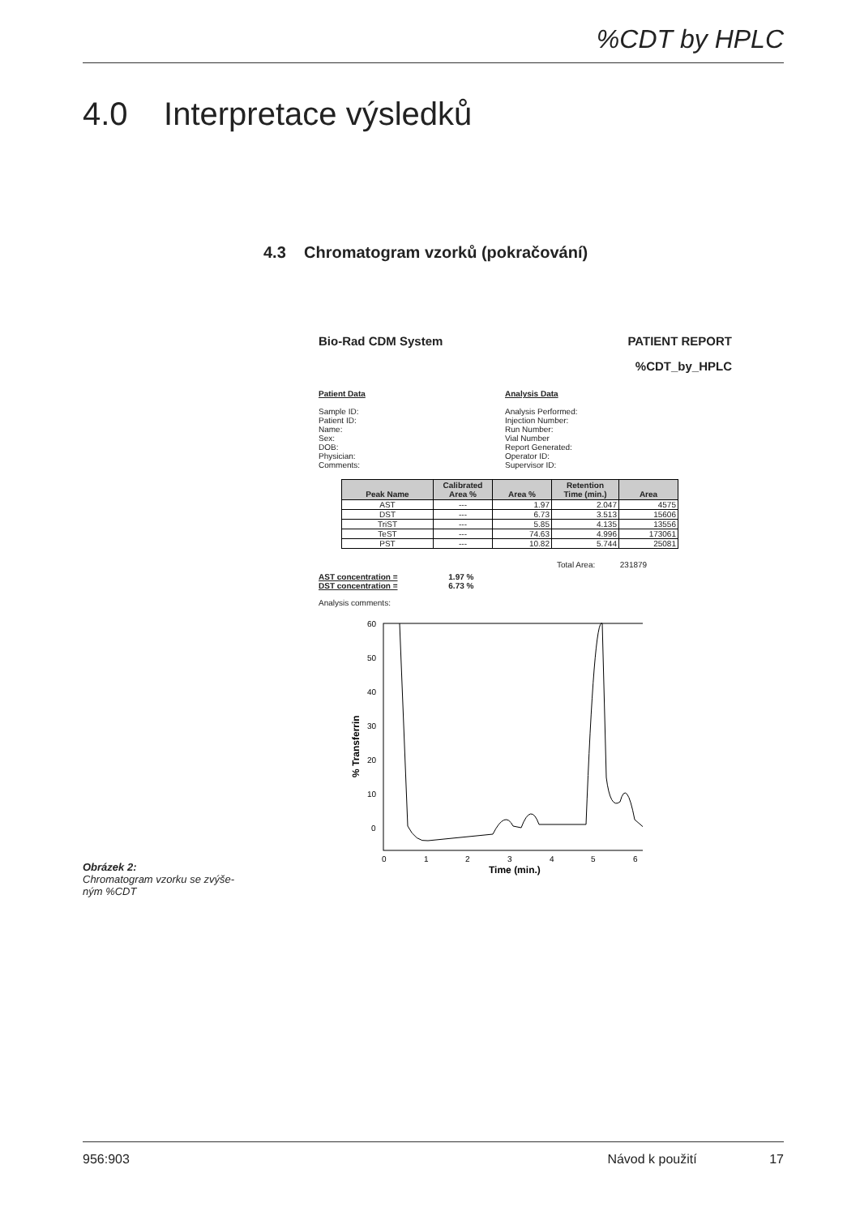%CDT by HPLC
4.0 Interpretace výsledků
4.3 Chromatogram vzorků (pokračování)
Bio-Rad CDM System PATIENT REPORT
%CDT_by_HPLC
Patient Data
Sample ID:
Patient ID:
Name:
Sex:
DOB:
Physician:
Comments:
Analysis Data
Analysis Performed:
Injection Number:
Run Number:
Vial Number
Report Generated:
Operator ID:
Supervisor ID:
| Peak Name | Calibrated Area % | Area % | Retention Time (min.) | Area |
| --- | --- | --- | --- | --- |
| AST | --- | 1.97 | 2.047 | 4575 |
| DST | --- | 6.73 | 3.513 | 15606 |
| TriST | --- | 5.85 | 4.135 | 13556 |
| TeST | --- | 74.63 | 4.996 | 173061 |
| PST | --- | 10.82 | 5.744 | 25081 |
Total Area: 231879
AST concentration = 1.97 %
DST concentration = 6.73 %
Analysis comments:
60
50
40
30
20
10
0
0
1
2
3
4
5
6
Time (min.)
% Transferrin
Obrázek 2:
Chromatogram vzorku se zvýše-
ným %CDT
956:903 Návod k použití 17